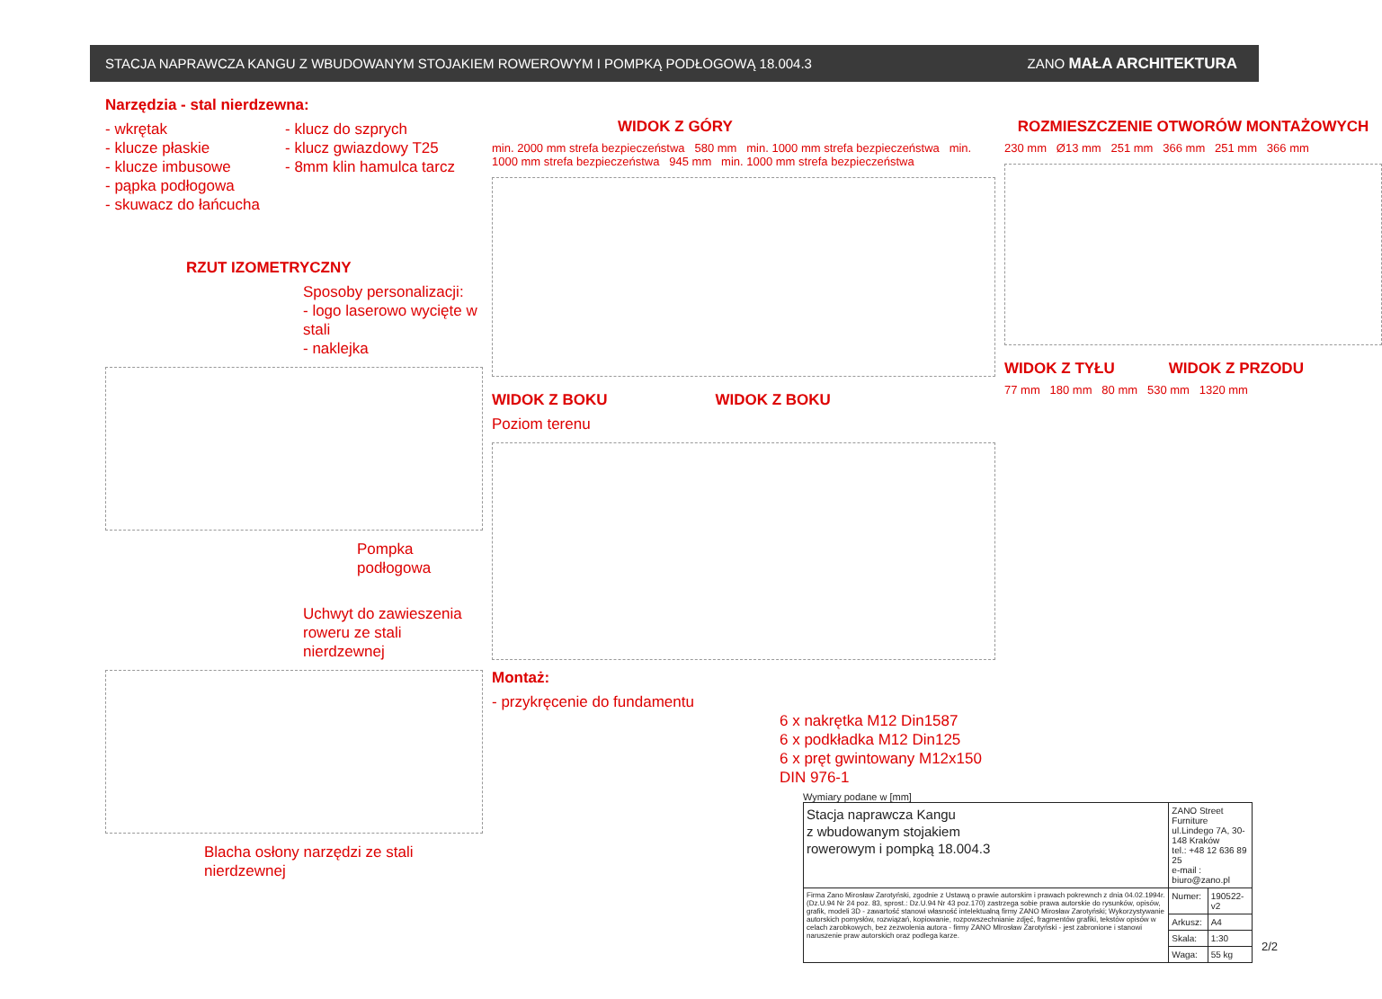STACJA NAPRAWCZA KANGU Z WBUDOWANYM STOJAKIEM ROWEROWYM I POMPKĄ PODŁOGOWĄ 18.004.3 ZANO MAŁA ARCHITEKTURA
Narzędzia - stal nierdzewna:
- wkrętak
- klucze płaskie
- klucze imbusowe
- pąpka podłogowa
- skuwacz do łańcucha
- klucz do szprych
- klucz gwiazdowy T25
- 8mm klin hamulca tarcz
RZUT IZOMETRYCZNY
Sposoby personalizacji:
- logo laserowo wycięte w stali
- naklejka
Pompka podłogowa
Uchwyt do zawieszenia roweru ze stali nierdzewnej
Blacha osłony narzędzi ze stali nierdzewnej
WIDOK Z GÓRY
min. 2000 mm strefa bezpieczeństwa 580 mm min. 1000 mm strefa bezpieczeństwa min. 1000 mm strefa bezpieczeństwa 945 mm min. 1000 mm strefa bezpieczeństwa
WIDOK Z BOKU WIDOK Z BOKU
Poziom terenu
Montaż:
- przykręcenie do fundamentu
6 x nakrętka M12 Din1587
6 x podkładka M12 Din125
6 x pręt gwintowany M12x150 DIN 976-1
ROZMIESZCZENIE OTWORÓW MONTAŻOWYCH
230 mm Ø13 mm 251 mm 366 mm 251 mm 366 mm
WIDOK Z TYŁU WIDOK Z PRZODU
77 mm 180 mm 80 mm 530 mm 1320 mm
Wymiary podane w [mm]
| Stacja naprawcza Kangu z wbudowanym stojakiem rowerowym i pompką 18.004.3 | ZANO Street Furniture ul.Lindego 7A, 30-148 Kraków tel.: +48 12 636 89 25 e-mail : biuro@zano.pl | |
| Firma Zano Mirosław Zarotyński, zgodnie z Ustawą o prawie autorskim i prawach pokrewnch z dnia 04.02.1994r.(Dz.U.94 Nr 24 poz. 83, sprost.: Dz.U.94 Nr 43 poz.170) zastrzega sobie prawa autorskie do rysunków, opisów, grafik, modeli 3D - zawartość stanowi własność intelektualną firmy ZANO Mirosław Zarotyński; Wykorzystywanie autorskich pomysłów, rozwiązań, kopiowanie, rozpowszechnianie zdjęć, fragmentów grafiki, tekstów opisów w celach zarobkowych, bez zezwolenia autora - firmy ZANO MIrosław Zarotyński - jest zabronione i stanowi naruszenie praw autorskich oraz podlega karze. | Numer: | 190522-v2 |
| | Arkusz: | A4 |
| | Skala: | 1:30 |
| | Waga: | 55 kg |
2/2